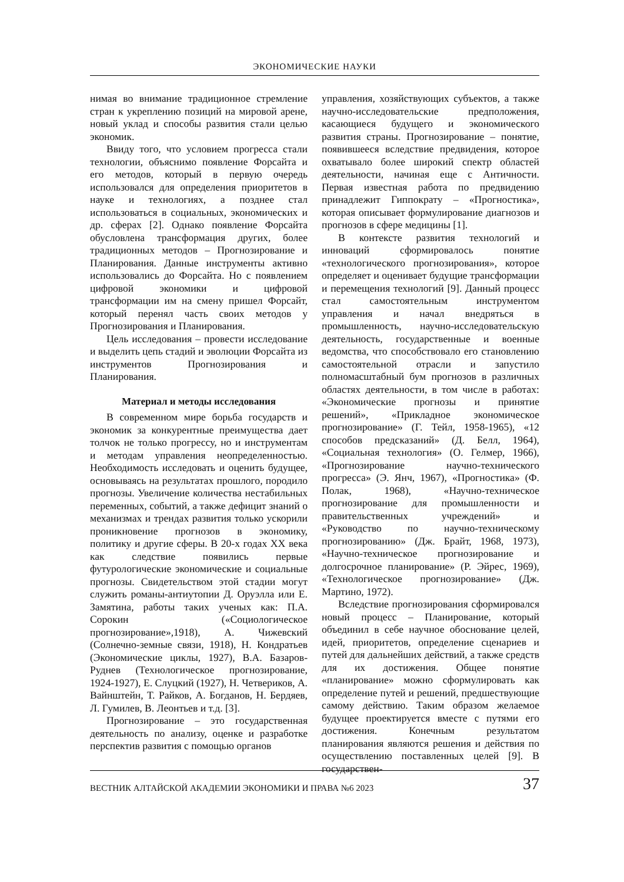ЭКОНОМИЧЕСКИЕ НАУКИ
нимая во внимание традиционное стремление стран к укреплению позиций на мировой арене, новый уклад и способы развития стали целью экономик.
Ввиду того, что условием прогресса стали технологии, объяснимо появление Форсайта и его методов, который в первую очередь использовался для определения приоритетов в науке и технологиях, а позднее стал использоваться в социальных, экономических и др. сферах [2]. Однако появление Форсайта обусловлена трансформация других, более традиционных методов – Прогнозирование и Планирования. Данные инструменты активно использовались до Форсайта. Но с появлением цифровой экономики и цифровой трансформации им на смену пришел Форсайт, который перенял часть своих методов у Прогнозирования и Планирования.
Цель исследования – провести исследование и выделить цепь стадий и эволюции Форсайта из инструментов Прогнозирования и Планирования.
Материал и методы исследования
В современном мире борьба государств и экономик за конкурентные преимущества дает толчок не только прогрессу, но и инструментам и методам управления неопределенностью. Необходимость исследовать и оценить будущее, основываясь на результатах прошлого, породило прогнозы. Увеличение количества нестабильных переменных, событий, а также дефицит знаний о механизмах и трендах развития только ускорили проникновение прогнозов в экономику, политику и другие сферы. В 20-х годах XX века как следствие появились первые футурологические экономические и социальные прогнозы. Свидетельством этой стадии могут служить романы-антиутопии Д. Оруэлла или Е. Замятина, работы таких ученых как: П.А. Сорокин («Социологическое прогнозирование»,1918), А. Чижевский (Солнечно-земные связи, 1918), Н. Кондратьев (Экономические циклы, 1927), В.А. Базаров-Руднев (Технологическое прогнозирование, 1924-1927), Е. Слуцкий (1927), Н. Четвериков, А. Вайнштейн, Т. Райков, А. Богданов, Н. Бердяев, Л. Гумилев, В. Леонтьев и т.д. [3].
Прогнозирование – это государственная деятельность по анализу, оценке и разработке перспектив развития с помощью органов
управления, хозяйствующих субъектов, а также научно-исследовательские предположения, касающиеся будущего и экономического развития страны. Прогнозирование – понятие, появившееся вследствие предвидения, которое охватывало более широкий спектр областей деятельности, начиная еще с Античности. Первая известная работа по предвидению принадлежит Гиппократу – «Прогностика», которая описывает формулирование диагнозов и прогнозов в сфере медицины [1].
В контексте развития технологий и инноваций сформировалось понятие «технологического прогнозирования», которое определяет и оценивает будущие трансформации и перемещения технологий [9]. Данный процесс стал самостоятельным инструментом управления и начал внедряться в промышленность, научно-исследовательскую деятельность, государственные и военные ведомства, что способствовало его становлению самостоятельной отрасли и запустило полномасштабный бум прогнозов в различных областях деятельности, в том числе в работах: «Экономические прогнозы и принятие решений», «Прикладное экономическое прогнозирование» (Г. Тейл, 1958-1965), «12 способов предсказаний» (Д. Белл, 1964), «Социальная технология» (О. Гелмер, 1966), «Прогнозирование научно-технического прогресса» (Э. Янч, 1967), «Прогностика» (Ф. Полак, 1968), «Научно-техническое прогнозирование для промышленности и правительственных учреждений» и «Руководство по научно-техническому прогнозированию» (Дж. Брайт, 1968, 1973), «Научно-техническое прогнозирование и долгосрочное планирование» (Р. Эйрес, 1969), «Технологическое прогнозирование» (Дж. Мартино, 1972).
Вследствие прогнозирования сформировался новый процесс – Планирование, который объединил в себе научное обоснование целей, идей, приоритетов, определение сценариев и путей для дальнейших действий, а также средств для их достижения. Общее понятие «планирование» можно сформулировать как определение путей и решений, предшествующие самому действию. Таким образом желаемое будущее проектируется вместе с путями его достижения. Конечным результатом планирования являются решения и действия по осуществлению поставленных целей [9]. В государствен-
ВЕСТНИК АЛТАЙСКОЙ АКАДЕМИИ ЭКОНОМИКИ И ПРАВА №6 2023 37